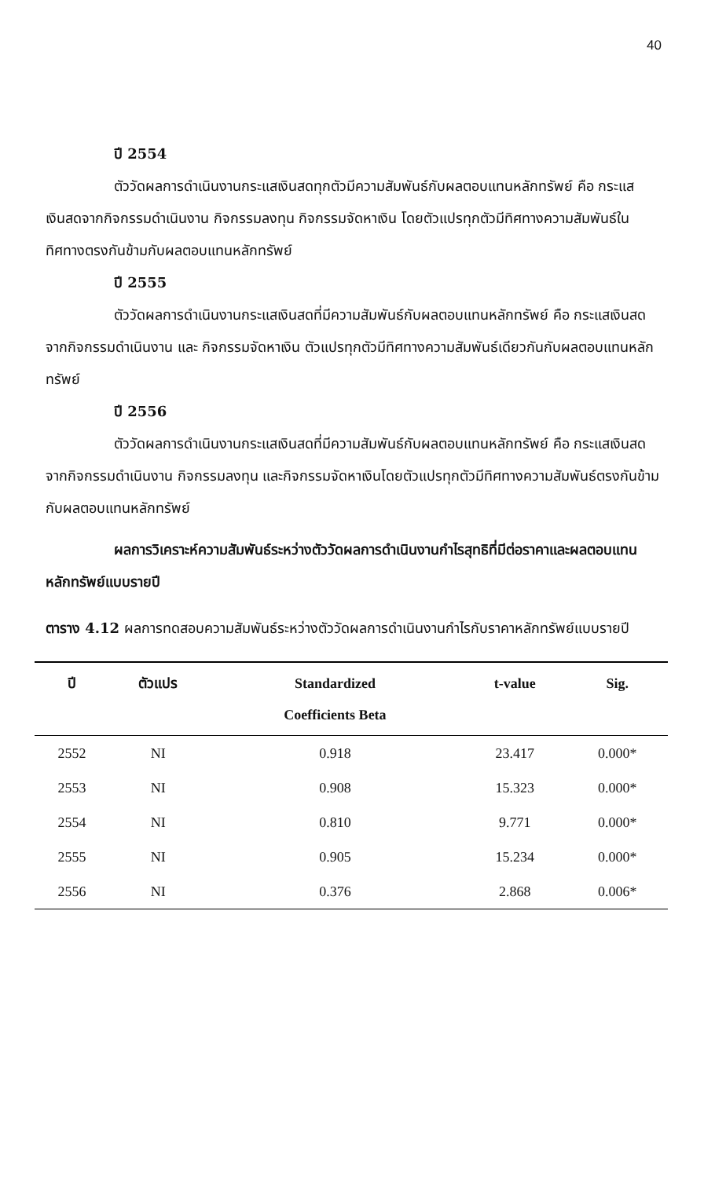40
ปี 2554
ตัววัดผลการดำเนินงานกระแสเงินสดทุกตัวมีความสัมพันธ์กับผลตอบแทนหลักทรัพย์ คือ กระแสเงินสดจากกิจกรรมดำเนินงาน กิจกรรมลงทุน กิจกรรมจัดหาเงิน โดยตัวแปรทุกตัวมีทิศทางความสัมพันธ์ในทิศทางตรงกันข้ามกับผลตอบแทนหลักทรัพย์
ปี 2555
ตัววัดผลการดำเนินงานกระแสเงินสดที่มีความสัมพันธ์กับผลตอบแทนหลักทรัพย์ คือ กระแสเงินสดจากกิจกรรมดำเนินงาน และ กิจกรรมจัดหาเงิน ตัวแปรทุกตัวมีทิศทางความสัมพันธ์เดียวกันกับผลตอบแทนหลักทรัพย์
ปี 2556
ตัววัดผลการดำเนินงานกระแสเงินสดที่มีความสัมพันธ์กับผลตอบแทนหลักทรัพย์ คือ กระแสเงินสดจากกิจกรรมดำเนินงาน กิจกรรมลงทุน และกิจกรรมจัดหาเงินโดยตัวแปรทุกตัวมีทิศทางความสัมพันธ์ตรงกันข้ามกับผลตอบแทนหลักทรัพย์
ผลการวิเคราะห์ความสัมพันธ์ระหว่างตัววัดผลการดำเนินงานกำไรสุทธิที่มีต่อราคาและผลตอบแทนหลักทรัพย์แบบรายปี
ตาราง 4.12 ผลการทดสอบความสัมพันธ์ระหว่างตัววัดผลการดำเนินงานกำไรกับราคาหลักทรัพย์แบบรายปี
| ปี | ตัวแปร | Standardized Coefficients Beta | t-value | Sig. |
| --- | --- | --- | --- | --- |
| 2552 | NI | 0.918 | 23.417 | 0.000* |
| 2553 | NI | 0.908 | 15.323 | 0.000* |
| 2554 | NI | 0.810 | 9.771 | 0.000* |
| 2555 | NI | 0.905 | 15.234 | 0.000* |
| 2556 | NI | 0.376 | 2.868 | 0.006* |